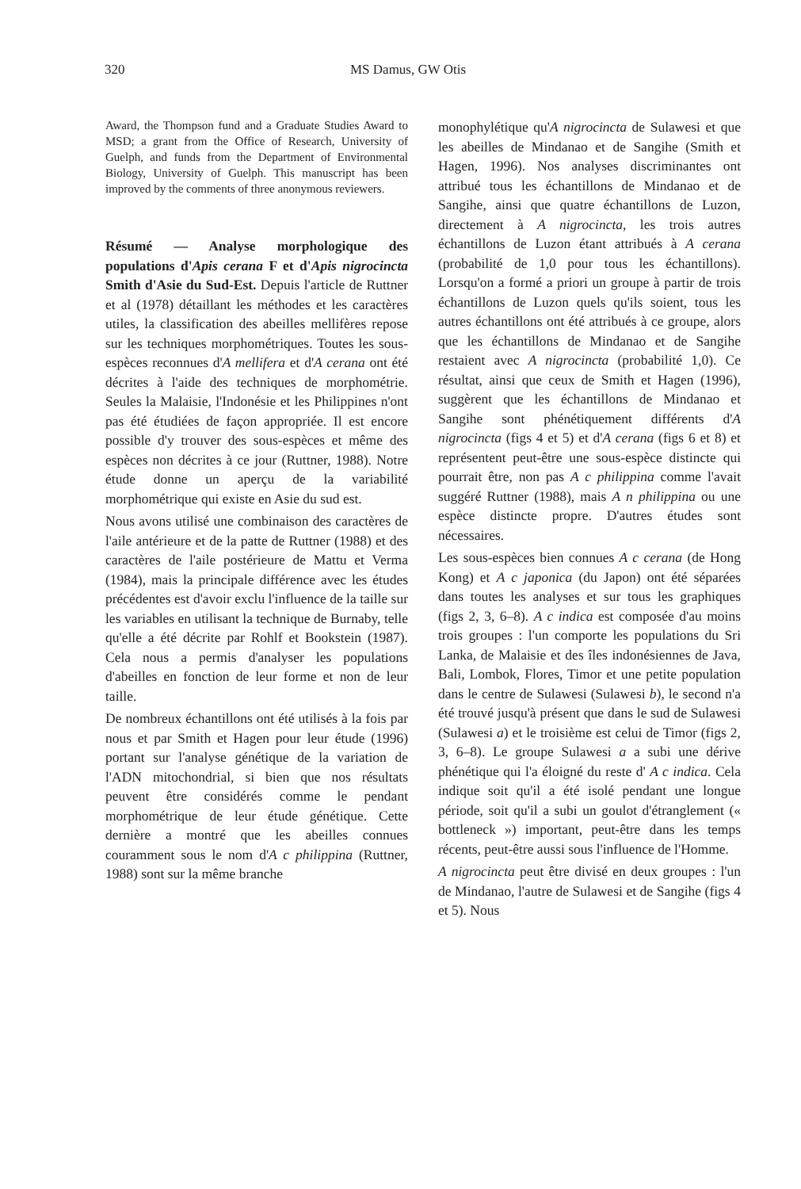320 MS Damus, GW Otis
Award, the Thompson fund and a Graduate Studies Award to MSD; a grant from the Office of Research, University of Guelph, and funds from the Department of Environmental Biology, University of Guelph. This manuscript has been improved by the comments of three anonymous reviewers.
Résumé — Analyse morphologique des populations d'Apis cerana F et d'Apis nigrocincta Smith d'Asie du Sud-Est. Depuis l'article de Ruttner et al (1978) détaillant les méthodes et les caractères utiles, la classification des abeilles mellifères repose sur les techniques morphométriques. Toutes les sous-espèces reconnues d'A mellifera et d'A cerana ont été décrites à l'aide des techniques de morphométrie. Seules la Malaisie, l'Indonésie et les Philippines n'ont pas été étudiées de façon appropriée. Il est encore possible d'y trouver des sous-espèces et même des espèces non décrites à ce jour (Ruttner, 1988). Notre étude donne un aperçu de la variabilité morphométrique qui existe en Asie du sud est.
Nous avons utilisé une combinaison des caractères de l'aile antérieure et de la patte de Ruttner (1988) et des caractères de l'aile postérieure de Mattu et Verma (1984), mais la principale différence avec les études précédentes est d'avoir exclu l'influence de la taille sur les variables en utilisant la technique de Burnaby, telle qu'elle a été décrite par Rohlf et Bookstein (1987). Cela nous a permis d'analyser les populations d'abeilles en fonction de leur forme et non de leur taille.
De nombreux échantillons ont été utilisés à la fois par nous et par Smith et Hagen pour leur étude (1996) portant sur l'analyse génétique de la variation de l'ADN mitochondrial, si bien que nos résultats peuvent être considérés comme le pendant morphométrique de leur étude génétique. Cette dernière a montré que les abeilles connues couramment sous le nom d'A c philippina (Ruttner, 1988) sont sur la même branche
monophylétique qu'A nigrocincta de Sulawesi et que les abeilles de Mindanao et de Sangihe (Smith et Hagen, 1996). Nos analyses discriminantes ont attribué tous les échantillons de Mindanao et de Sangihe, ainsi que quatre échantillons de Luzon, directement à A nigrocincta, les trois autres échantillons de Luzon étant attribués à A cerana (probabilité de 1,0 pour tous les échantillons). Lorsqu'on a formé a priori un groupe à partir de trois échantillons de Luzon quels qu'ils soient, tous les autres échantillons ont été attribués à ce groupe, alors que les échantillons de Mindanao et de Sangihe restaient avec A nigrocincta (probabilité 1,0). Ce résultat, ainsi que ceux de Smith et Hagen (1996), suggèrent que les échantillons de Mindanao et Sangihe sont phénétiquement différents d'A nigrocincta (figs 4 et 5) et d'A cerana (figs 6 et 8) et représentent peut-être une sous-espèce distincte qui pourrait être, non pas A c philippina comme l'avait suggéré Ruttner (1988), mais A n philippina ou une espèce distincte propre. D'autres études sont nécessaires.
Les sous-espèces bien connues A c cerana (de Hong Kong) et A c japonica (du Japon) ont été séparées dans toutes les analyses et sur tous les graphiques (figs 2, 3, 6–8). A c indica est composée d'au moins trois groupes : l'un comporte les populations du Sri Lanka, de Malaisie et des îles indonésiennes de Java, Bali, Lombok, Flores, Timor et une petite population dans le centre de Sulawesi (Sulawesi b), le second n'a été trouvé jusqu'à présent que dans le sud de Sulawesi (Sulawesi a) et le troisième est celui de Timor (figs 2, 3, 6–8). Le groupe Sulawesi a a subi une dérive phénétique qui l'a éloigné du reste d' A c indica. Cela indique soit qu'il a été isolé pendant une longue période, soit qu'il a subi un goulot d'étranglement (« bottleneck ») important, peut-être dans les temps récents, peut-être aussi sous l'influence de l'Homme.
A nigrocincta peut être divisé en deux groupes : l'un de Mindanao, l'autre de Sulawesi et de Sangihe (figs 4 et 5). Nous